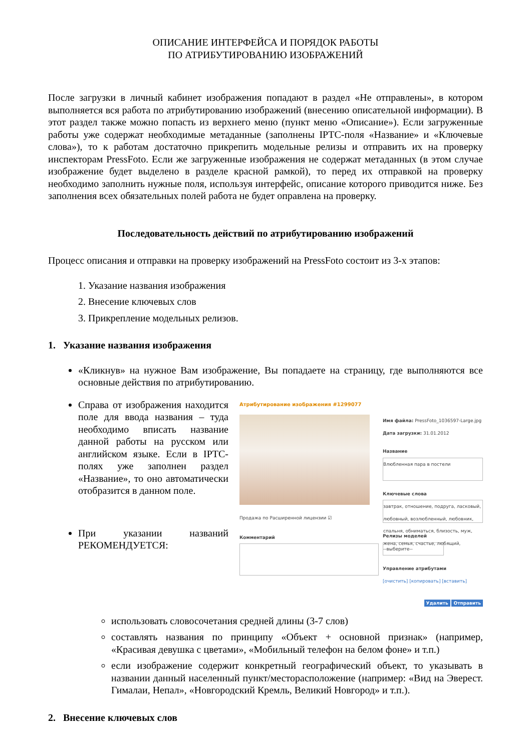ОПИСАНИЕ ИНТЕРФЕЙСА И ПОРЯДОК РАБОТЫ
ПО АТРИБУТИРОВАНИЮ ИЗОБРАЖЕНИЙ
После загрузки в личный кабинет изображения попадают в раздел «Не отправлены», в котором выполняется вся работа по атрибутированию изображений (внесению описательной информации). В этот раздел также можно попасть из верхнего меню (пункт меню «Описание»). Если загруженные работы уже содержат необходимые метаданные (заполнены IPTC-поля «Название» и «Ключевые слова»), то к работам достаточно прикрепить модельные релизы и отправить их на проверку инспекторам PressFoto. Если же загруженные изображения не содержат метаданных (в этом случае изображение будет выделено в разделе красной рамкой), то перед их отправкой на проверку необходимо заполнить нужные поля, используя интерфейс, описание которого приводится ниже. Без заполнения всех обязательных полей работа не будет оправлена на проверку.
Последовательность действий по атрибутированию изображений
Процесс описания и отправки на проверку изображений на PressFoto состоит из 3-х этапов:
1. Указание названия изображения
2. Внесение ключевых слов
3. Прикрепление модельных релизов.
1. Указание названия изображения
«Кликнув» на нужное Вам изображение, Вы попадаете на страницу, где выполняются все основные действия по атрибутированию.
Справа от изображения находится поле для ввода названия – туда необходимо вписать название данной работы на русском или английском языке. Если в IPTC-полях уже заполнен раздел «Название», то оно автоматически отобразится в данном поле.
При указании названий РЕКОМЕНДУЕТСЯ:
Атрибутирование изображения #1299077
Продажа по Расширенной лицензии ☑
Комментарий
Имя файла: PressFoto_1036597-Large.jpg
Дата загрузки: 31.01.2012
Название
Влюбленная пара в постели
Ключевые слова
завтрак, отношение, подруга, ласковый, любовный, возлюбленный, любовник, спальня, обниматься, близость, муж, жена, семья, счастье, любящий,
Релизы моделей
--выберите--
Управление атрибутами
[очистить] [копировать] [вставить]
Удалить Отправить
использовать словосочетания средней длины (3-7 слов)
составлять названия по принципу «Объект + основной признак» (например, «Красивая девушка с цветами», «Мобильный телефон на белом фоне» и т.п.)
если изображение содержит конкретный географический объект, то указывать в названии данный населенный пункт/месторасположение (например: «Вид на Эверест. Гималаи, Непал», «Новгородский Кремль, Великий Новгород» и т.п.).
2. Внесение ключевых слов